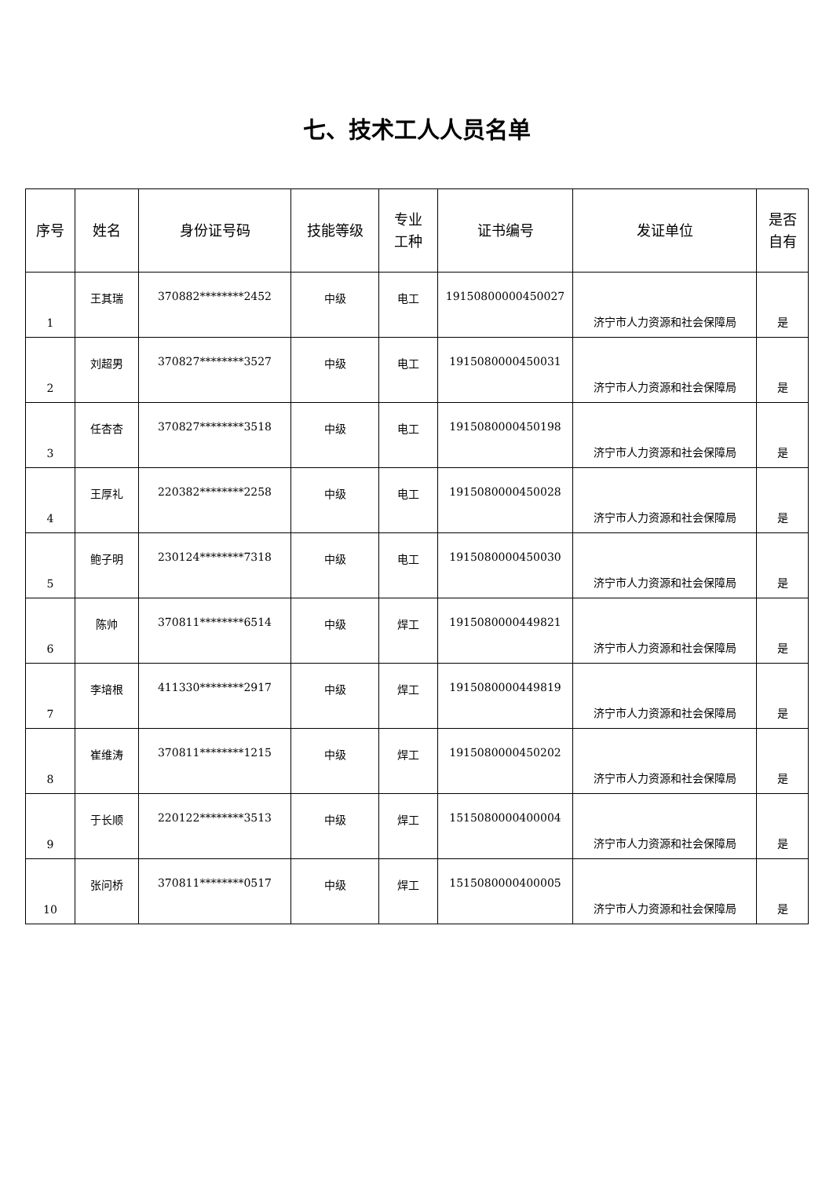七、技术工人人员名单
| 序号 | 姓名 | 身份证号码 | 技能等级 | 专业 工种 | 证书编号 | 发证单位 | 是否 自有 |
| --- | --- | --- | --- | --- | --- | --- | --- |
| 1 | 王其瑞 | 370882********2452 | 中级 | 电工 | 19150800000450027 | 济宁市人力资源和社会保障局 | 是 |
| 2 | 刘超男 | 370827********3527 | 中级 | 电工 | 1915080000450031 | 济宁市人力资源和社会保障局 | 是 |
| 3 | 任杏杏 | 370827********3518 | 中级 | 电工 | 1915080000450198 | 济宁市人力资源和社会保障局 | 是 |
| 4 | 王厚礼 | 220382********2258 | 中级 | 电工 | 1915080000450028 | 济宁市人力资源和社会保障局 | 是 |
| 5 | 鲍子明 | 230124********7318 | 中级 | 电工 | 1915080000450030 | 济宁市人力资源和社会保障局 | 是 |
| 6 | 陈帅 | 370811********6514 | 中级 | 焊工 | 1915080000449821 | 济宁市人力资源和社会保障局 | 是 |
| 7 | 李培根 | 411330********2917 | 中级 | 焊工 | 1915080000449819 | 济宁市人力资源和社会保障局 | 是 |
| 8 | 崔维涛 | 370811********1215 | 中级 | 焊工 | 1915080000450202 | 济宁市人力资源和社会保障局 | 是 |
| 9 | 于长顺 | 220122********3513 | 中级 | 焊工 | 1515080000400004 | 济宁市人力资源和社会保障局 | 是 |
| 10 | 张问桥 | 370811********0517 | 中级 | 焊工 | 1515080000400005 | 济宁市人力资源和社会保障局 | 是 |